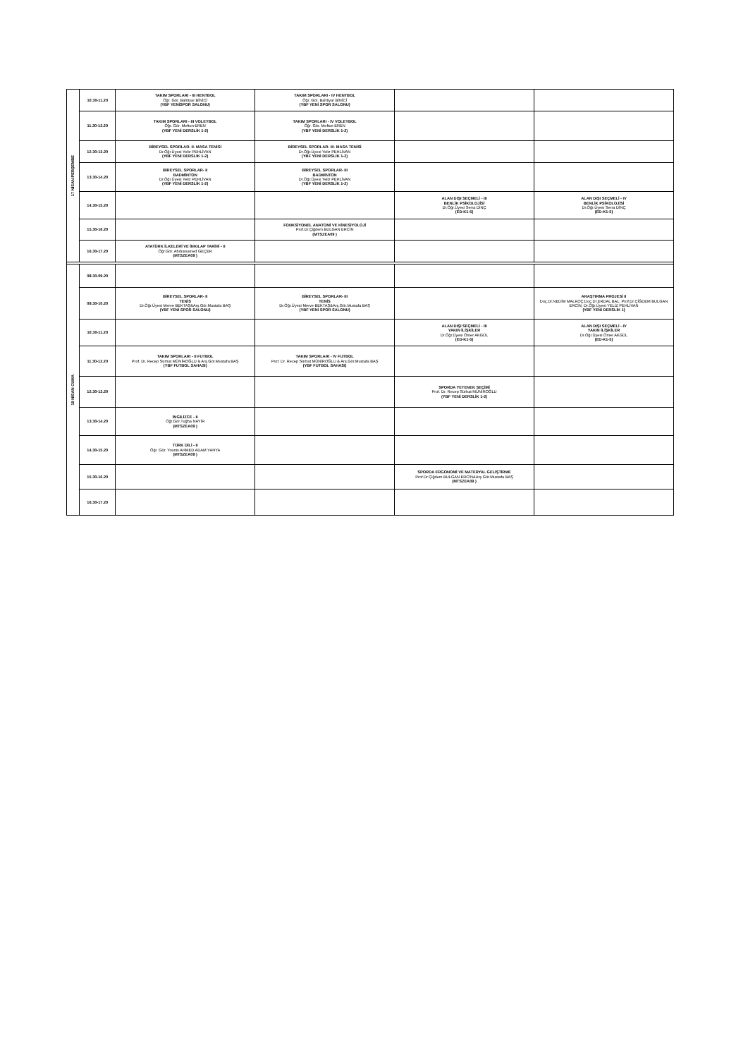| 17 NİSAN PERŞEMBE | 10.30-11.20 | TAKIM SPORLARI - III HENTBOL Öğr. Gör. Bahtiyar BİNİCİ (YBF YENİSPOR SALONU) | TAKIM SPORLARI - IV HENTBOL Öğr. Gör. Bahtiyar BİNİCİ (YBF YENİ SPOR SALONU) | | |
| | 11.30-12.20 | TAKIM SPORLARI - III VOLEYBOL Öğr. Gör. Meftun EREN (YBF YENİ DERSLİK 1-2) | TAKIM SPORLARI - IV VOLEYBOL Öğr. Gör. Meftun EREN (YBF YENİ DERSLİK 1-2) | | |
| | 12.30-13.20 | BİREYSEL SPORLAR- II- MASA TENİSİ Dr.Öğr.Üyesi Yeliz PEHLİVAN (YBF YENİ DERSLİK 1-2) | BİREYSEL SPORLAR- III- MASA TENİSİ Dr.Öğr.Üyesi Yeliz PEHLİVAN (YBF YENİ DERSLİK 1-2) | | |
| | 13.30-14.20 | BİREYSEL SPORLAR- II BADMİNTON Dr.Öğr.Üyesi Yeliz PEHLİVAN (YBF YENİ DERSLİK 1-2) | BİREYSEL SPORLAR- III BADMİNTON Dr.Öğr.Üyesi Yeliz PEHLİVAN (YBF YENİ DERSLİK 1-2) | | |
| | 14.30-15.20 | | | ALAN DIŞI SEÇMELİ - III BENLİK PSİKOLOJİSİ Dr.Öğr.Üyesi Serra DİNÇ (ED-K1-5) | ALAN DIŞI SEÇMELİ - IV BENLİK PSİKOLOJİSİ Dr.Öğr.Üyesi Serra DİNÇ (ED-K1-5) |
| | 15.30-16.20 | | FONKSİYONEL ANATOMİ VE KİNESİYOLOJİ Prof.Dr.Çiğdem BULGAN ERCİN (MTSZEA09 ) | | |
| | 16.30-17.20 | ATATÜRK İLKELERİ VE İNKILAP TARİHİ - II Öğr.Gör. Abdussamed GEÇER (MTSZEA09 ) | | | |
| 18 NİSAN CUMA | 08.30-09.20 | | | | |
| | 09.30-10.20 | BİREYSEL SPORLAR- II TENİS Dr.Öğr.Üyesi Merve BEKTAŞ&Arş.Gör.Mustafa BAŞ (YBF YENİ SPOR SALONU) | BİREYSEL SPORLAR- III TENİS Dr.Öğr.Üyesi Merve BEKTAŞ&Arş.Gör.Mustafa BAŞ (YBF YENİ SPOR SALONU) | | ARAŞTIRMA PROJESİ II Doç.Dr.NEDİM MALKOÇ;Doç.Dr.ERDAL BAL; Prof.Dr.ÇİĞDEM BULGAN ERCİN; Dr.Öğr.Üyesi YELİZ PEHLİVAN (YBF YENİ DERSLİK 1) |
| | 10.30-11.20 | | | ALAN DIŞI SEÇMELİ - III YAKIN İLİŞKİLER Dr.Öğr.Üyesi Ömer AKGÜL (ED-K1-5) | ALAN DIŞI SEÇMELİ - IV YAKIN İLİŞKİLER Dr.Öğr.Üyesi Ömer AKGÜL (ED-K1-5) |
| | 11.30-12.20 | TAKIM SPORLARI - II FUTBOL Prof. Dr. Recep Sürhat MÜNİROĞLU & Arş.Gör.Mustafa BAŞ (YBF FUTBOL SAHASI) | TAKIM SPORLARI - IV FUTBOL Prof. Dr. Recep Sürhat MÜNİROĞLU & Arş.Gör.Mustafa BAŞ (YBF FUTBOL SAHASI) | | |
| | 12.30-13.20 | | | SPORDA YETENEK SEÇİMİ Prof. Dr. Recep Sürhat MÜNİROĞLU (YBF YENİ DERSLİK 1-2) | |
| | 13.30-14.20 | İNGİLİZCE - II Öğr.Gör.Tuğba NAYİR (MTSZEA09 ) | | | |
| | 14.30-15.20 | TÜRK DİLİ - II Öğr. Gör. Younis AHMED ADAM YAHYA (MTSZEA09 ) | | | |
| | 15.30-16.20 | | | SPORDA ERGONOMİ VE MATERYAL GELİŞTİRME Prof.Dr.Çiğdem BULGAN ERCİN&Arş.Gör.Mustafa BAŞ (MTSZEA09 ) | |
| | 16.30-17.20 | | | | |